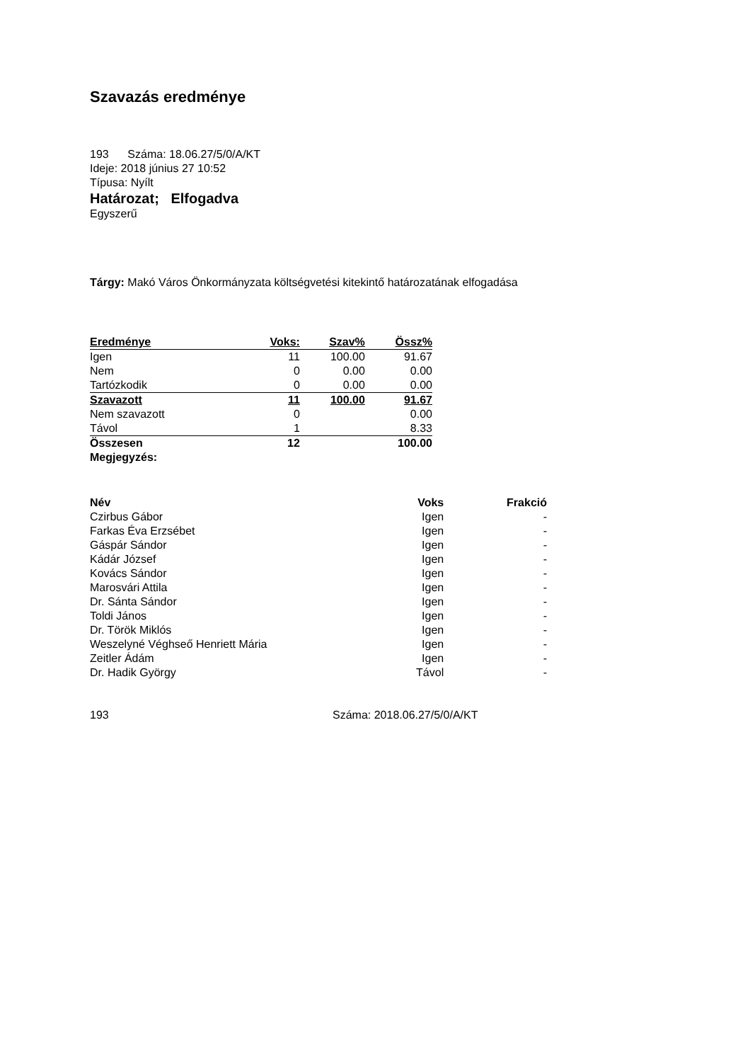Szavazás eredménye
193 Száma: 18.06.27/5/0/A/KT
Ideje: 2018 június 27 10:52
Típusa: Nyílt
Határozat; Elfogadva
Egyszerű
Tárgy: Makó Város Önkormányzata költségvetési kitekintő határozatának elfogadása
| Eredménye | Voks: | Szav% | Össz% |
| Igen | 11 | 100.00 | 91.67 |
| Nem | 0 | 0.00 | 0.00 |
| Tartózkodik | 0 | 0.00 | 0.00 |
| Szavazott | 11 | 100.00 | 91.67 |
| Nem szavazott | 0 | | 0.00 |
| Távol | 1 | | 8.33 |
| Összesen | 12 | | 100.00 |
| Megjegyzés: | | | |
| Név | Voks | Frakció |
| --- | --- | --- |
| Czirbus Gábor | Igen | - |
| Farkas Éva Erzsébet | Igen | - |
| Gáspár Sándor | Igen | - |
| Kádár József | Igen | - |
| Kovács Sándor | Igen | - |
| Marosvári Attila | Igen | - |
| Dr. Sánta Sándor | Igen | - |
| Toldi János | Igen | - |
| Dr. Török Miklós | Igen | - |
| Weszelyné Véghseő Henriett Mária | Igen | - |
| Zeitler Ádám | Igen | - |
| Dr. Hadik György | Távol | - |
193 Száma: 2018.06.27/5/0/A/KT